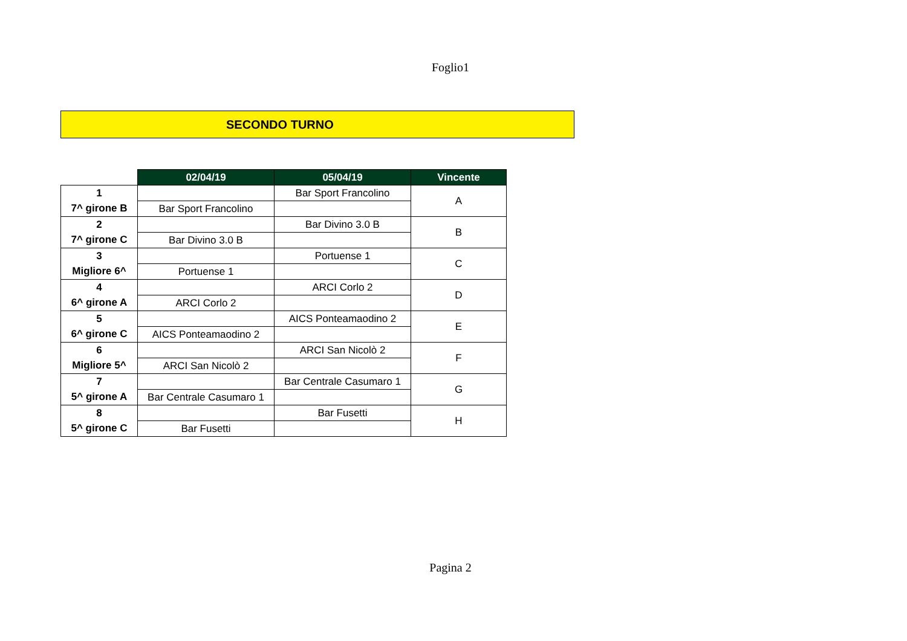Foglio1
SECONDO TURNO
| | 02/04/19 | 05/04/19 | Vincente |
| 1 | | Bar Sport Francolino | A |
| 7^ girone B | Bar Sport Francolino | | |
| 2 | | Bar Divino 3.0 B | B |
| 7^ girone C | Bar Divino 3.0 B | | |
| 3 | | Portuense 1 | C |
| Migliore 6^ | Portuense 1 | | |
| 4 | | ARCI Corlo 2 | D |
| 6^ girone A | ARCI Corlo 2 | | |
| 5 | | AICS Ponteamaodino 2 | E |
| 6^ girone C | AICS Ponteamaodino 2 | | |
| 6 | | ARCI San Nicolò 2 | F |
| Migliore 5^ | ARCI San Nicolò 2 | | |
| 7 | | Bar Centrale Casumaro 1 | G |
| 5^ girone A | Bar Centrale Casumaro 1 | | |
| 8 | | Bar Fusetti | H |
| 5^ girone C | Bar Fusetti | | |
Pagina 2